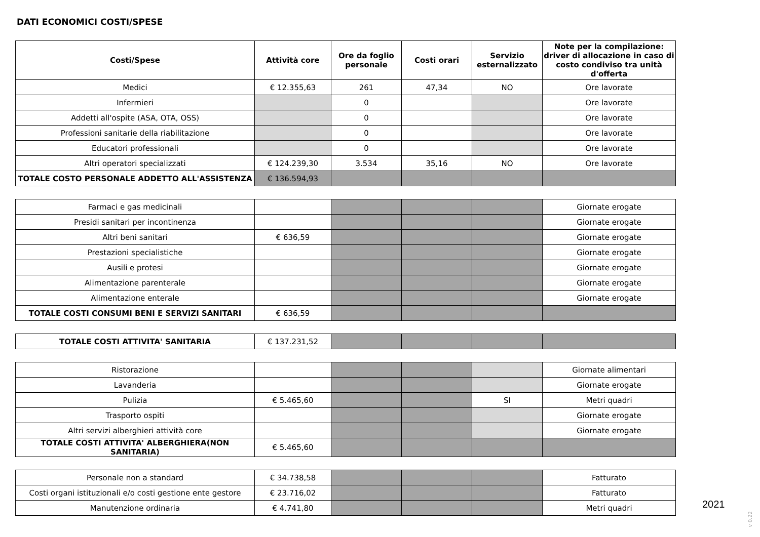DATI ECONOMICI COSTI/SPESE
| Costi/Spese | Attività core | Ore da foglio personale | Costi orari | Servizio esternalizzato | Note per la compilazione: driver di allocazione in caso di costo condiviso tra unità d'offerta |
| --- | --- | --- | --- | --- | --- |
| Medici | € 12.355,63 | 261 | 47,34 | NO | Ore lavorate |
| Infermieri | | 0 | | | Ore lavorate |
| Addetti all'ospite (ASA, OTA, OSS) | | 0 | | | Ore lavorate |
| Professioni sanitarie della riabilitazione | | 0 | | | Ore lavorate |
| Educatori professionali | | 0 | | | Ore lavorate |
| Altri operatori specializzati | € 124.239,30 | 3.534 | 35,16 | NO | Ore lavorate |
| TOTALE COSTO PERSONALE ADDETTO ALL'ASSISTENZA | € 136.594,93 | | | | |
| Farmaci e gas medicinali | | | | | Giornate erogate |
| Presidi sanitari per incontinenza | | | | | Giornate erogate |
| Altri beni sanitari | € 636,59 | | | | Giornate erogate |
| Prestazioni specialistiche | | | | | Giornate erogate |
| Ausili e protesi | | | | | Giornate erogate |
| Alimentazione parenterale | | | | | Giornate erogate |
| Alimentazione enterale | | | | | Giornate erogate |
| TOTALE COSTI CONSUMI BENI E SERVIZI SANITARI | € 636,59 | | | | |
| TOTALE COSTI ATTIVITA' SANITARIA | € 137.231,52 | | | | |
| Ristorazione | | | | | Giornate alimentari |
| Lavanderia | | | | | Giornate erogate |
| Pulizia | € 5.465,60 | | | SI | Metri quadri |
| Trasporto ospiti | | | | | Giornate erogate |
| Altri servizi alberghieri attività core | | | | | Giornate erogate |
| TOTALE COSTI ATTIVITA' ALBERGHIERA(NON SANITARIA) | € 5.465,60 | | | | |
| Personale non a standard | € 34.738,58 | | | | Fatturato |
| Costi organi istituzionali e/o costi gestione ente gestore | € 23.716,02 | | | | Fatturato |
| Manutenzione ordinaria | € 4.741,80 | | | | Metri quadri |
2021
v 0.22